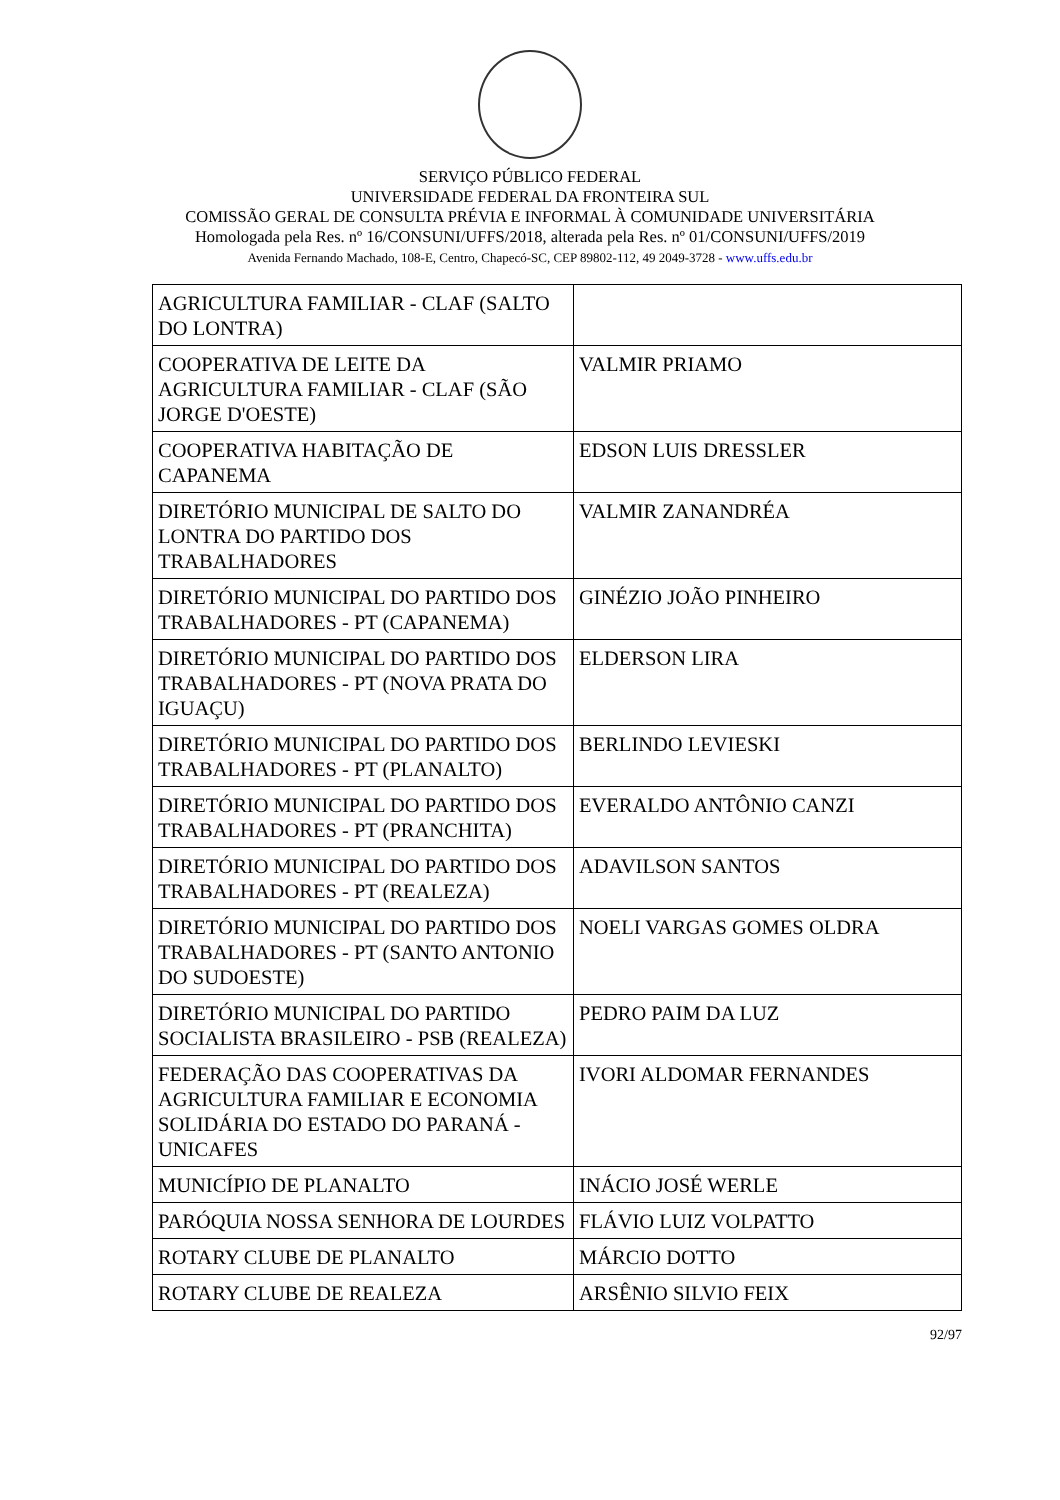SERVIÇO PÚBLICO FEDERAL
UNIVERSIDADE FEDERAL DA FRONTEIRA SUL
COMISSÃO GERAL DE CONSULTA PRÉVIA E INFORMAL À COMUNIDADE UNIVERSITÁRIA
Homologada pela Res. nº 16/CONSUNI/UFFS/2018, alterada pela Res. nº 01/CONSUNI/UFFS/2019
Avenida Fernando Machado, 108-E, Centro, Chapecó-SC, CEP 89802-112, 49 2049-3728 - www.uffs.edu.br
| AGRICULTURA FAMILIAR - CLAF (SALTO DO LONTRA) | |
| COOPERATIVA DE LEITE DA AGRICULTURA FAMILIAR - CLAF (SÃO JORGE D'OESTE) | VALMIR PRIAMO |
| COOPERATIVA HABITAÇÃO DE CAPANEMA | EDSON LUIS DRESSLER |
| DIRETÓRIO MUNICIPAL DE SALTO DO LONTRA DO PARTIDO DOS TRABALHADORES | VALMIR ZANANDRÉA |
| DIRETÓRIO MUNICIPAL DO PARTIDO DOS TRABALHADORES - PT (CAPANEMA) | GINÉZIO JOÃO PINHEIRO |
| DIRETÓRIO MUNICIPAL DO PARTIDO DOS TRABALHADORES - PT (NOVA PRATA DO IGUAÇU) | ELDERSON LIRA |
| DIRETÓRIO MUNICIPAL DO PARTIDO DOS TRABALHADORES - PT (PLANALTO) | BERLINDO LEVIESKI |
| DIRETÓRIO MUNICIPAL DO PARTIDO DOS TRABALHADORES - PT (PRANCHITA) | EVERALDO ANTÔNIO CANZI |
| DIRETÓRIO MUNICIPAL DO PARTIDO DOS TRABALHADORES - PT (REALEZA) | ADAVILSON SANTOS |
| DIRETÓRIO MUNICIPAL DO PARTIDO DOS TRABALHADORES - PT (SANTO ANTONIO DO SUDOESTE) | NOELI VARGAS GOMES OLDRA |
| DIRETÓRIO MUNICIPAL DO PARTIDO SOCIALISTA BRASILEIRO - PSB (REALEZA) | PEDRO PAIM DA LUZ |
| FEDERAÇÃO DAS COOPERATIVAS DA AGRICULTURA FAMILIAR E ECONOMIA SOLIDÁRIA DO ESTADO DO PARANÁ - UNICAFES | IVORI ALDOMAR FERNANDES |
| MUNICÍPIO DE PLANALTO | INÁCIO JOSÉ WERLE |
| PARÓQUIA NOSSA SENHORA DE LOURDES | FLÁVIO LUIZ VOLPATTO |
| ROTARY CLUBE DE PLANALTO | MÁRCIO DOTTO |
| ROTARY CLUBE DE REALEZA | ARSÊNIO SILVIO FEIX |
92/97